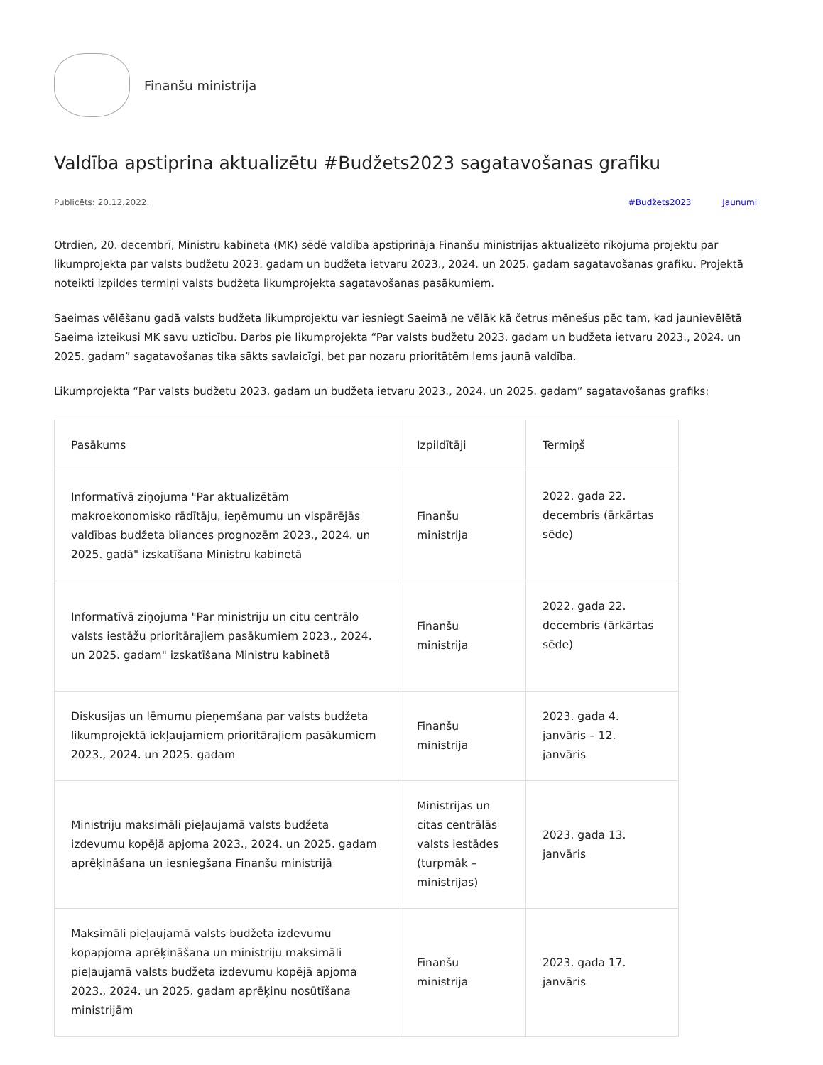Finanšu ministrija
Valdība apstiprina aktualizētu #Budžets2023 sagatavošanas grafiku
Publicēts: 20.12.2022. #Budžets2023 Jaunumi
Otrdien, 20. decembrī, Ministru kabineta (MK) sēdē valdība apstiprināja Finanšu ministrijas aktualizēto rīkojuma projektu par likumprojekta par valsts budžetu 2023. gadam un budžeta ietvaru 2023., 2024. un 2025. gadam sagatavošanas grafiku. Projektā noteikti izpildes termiņi valsts budžeta likumprojekta sagatavošanas pasākumiem.
Saeimas vēlēšanu gadā valsts budžeta likumprojektu var iesniegt Saeimā ne vēlāk kā četrus mēnešus pēc tam, kad jaunievēlētā Saeima izteikusi MK savu uzticību. Darbs pie likumprojekta “Par valsts budžetu 2023. gadam un budžeta ietvaru 2023., 2024. un 2025. gadam” sagatavošanas tika sākts savlaicīgi, bet par nozaru prioritātēm lems jaunā valdība.
Likumprojekta “Par valsts budžetu 2023. gadam un budžeta ietvaru 2023., 2024. un 2025. gadam” sagatavošanas grafiks:
| Pasākums | Izpildītāji | Termiņš |
| Informatīvā ziņojuma "Par aktualizētām makroekonomisko rādītāju, ieņēmumu un vispārējās valdības budžeta bilances prognozēm 2023., 2024. un 2025. gadā" izskatīšana Ministru kabinetā | Finanšu ministrija | 2022. gada 22. decembris (ārkārtas sēde) |
| Informatīvā ziņojuma "Par ministriju un citu centrālo valsts iestāžu prioritārajiem pasākumiem 2023., 2024. un 2025. gadam" izskatīšana Ministru kabinetā | Finanšu ministrija | 2022. gada 22. decembris (ārkārtas sēde) |
| Diskusijas un lēmumu pieņemšana par valsts budžeta likumprojektā iekļaujamiem prioritārajiem pasākumiem 2023., 2024. un 2025. gadam | Finanšu ministrija | 2023. gada 4. janvāris – 12. janvāris |
| Ministriju maksimāli pieļaujamā valsts budžeta izdevumu kopējā apjoma 2023., 2024. un 2025. gadam aprēķināšana un iesniegšana Finanšu ministrijā | Ministrijas un citas centrālās valsts iestādes (turpmāk – ministrijas) | 2023. gada 13. janvāris |
| Maksimāli pieļaujamā valsts budžeta izdevumu kopapjoma aprēķināšana un ministriju maksimāli pieļaujamā valsts budžeta izdevumu kopējā apjoma 2023., 2024. un 2025. gadam aprēķinu nosūtīšana ministrijām | Finanšu ministrija | 2023. gada 17. janvāris |